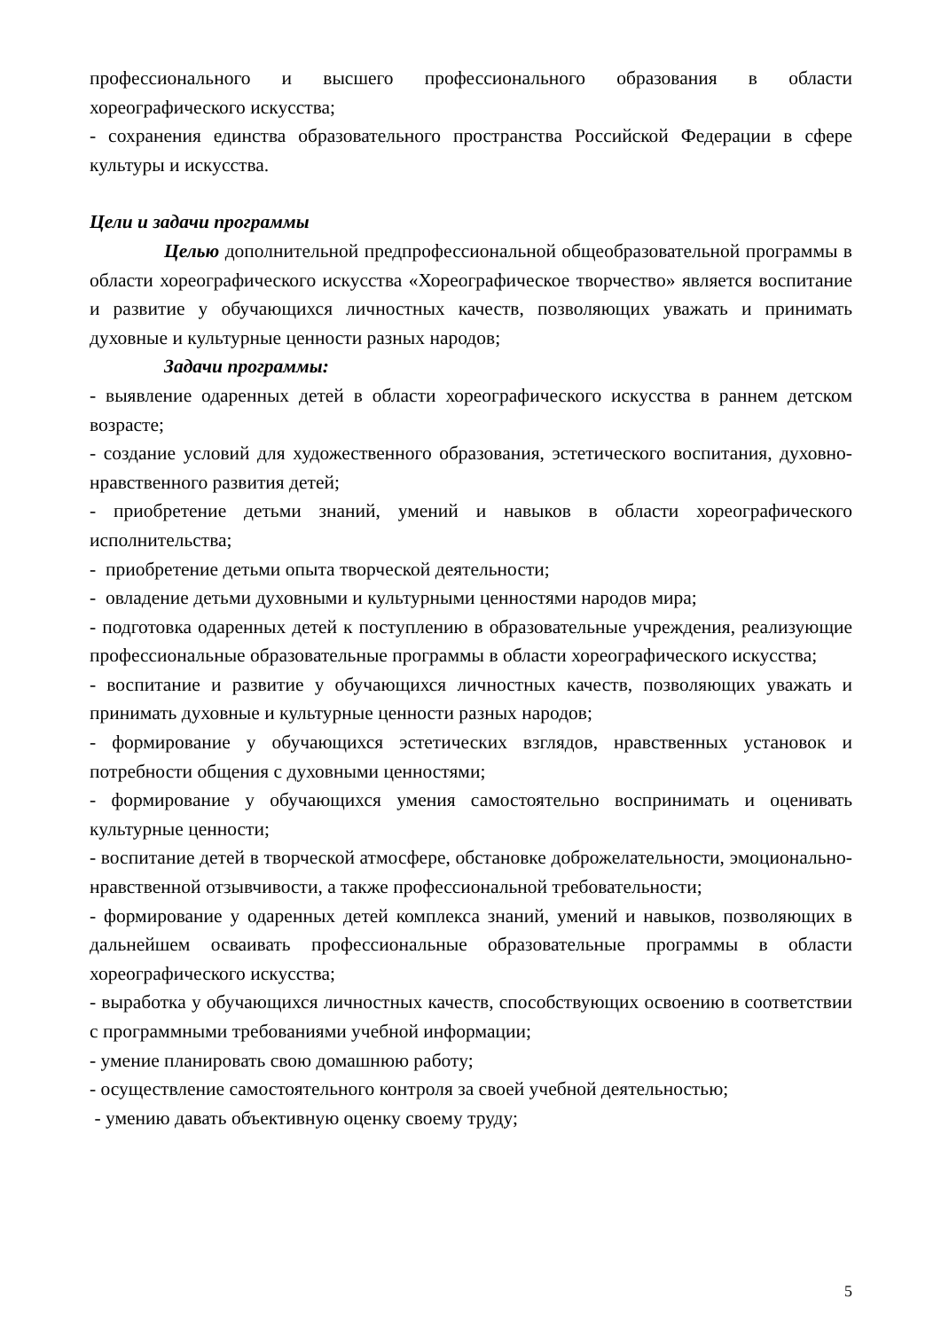профессионального и высшего профессионального образования в области хореографического искусства;
- сохранения единства образовательного пространства Российской Федерации в сфере культуры и искусства.
Цели и задачи программы
Целью дополнительной предпрофессиональной общеобразовательной программы в области хореографического искусства «Хореографическое творчество» является воспитание и развитие у обучающихся личностных качеств, позволяющих уважать и принимать духовные и культурные ценности разных народов;
Задачи программы:
- выявление одаренных детей в области хореографического искусства в раннем детском возрасте;
- создание условий для художественного образования, эстетического воспитания, духовно-нравственного развития детей;
- приобретение детьми знаний, умений и навыков в области хореографического исполнительства;
- приобретение детьми опыта творческой деятельности;
- овладение детьми духовными и культурными ценностями народов мира;
- подготовка одаренных детей к поступлению в образовательные учреждения, реализующие профессиональные образовательные программы в области хореографического искусства;
- воспитание и развитие у обучающихся личностных качеств, позволяющих уважать и принимать духовные и культурные ценности разных народов;
- формирование у обучающихся эстетических взглядов, нравственных установок и потребности общения с духовными ценностями;
- формирование у обучающихся умения самостоятельно воспринимать и оценивать культурные ценности;
- воспитание детей в творческой атмосфере, обстановке доброжелательности, эмоционально-нравственной отзывчивости, а также профессиональной требовательности;
- формирование у одаренных детей комплекса знаний, умений и навыков, позволяющих в дальнейшем осваивать профессиональные образовательные программы в области хореографического искусства;
- выработка у обучающихся личностных качеств, способствующих освоению в соответствии с программными требованиями учебной информации;
- умение планировать свою домашнюю работу;
- осуществление самостоятельного контроля за своей учебной деятельностью;
- умению давать объективную оценку своему труду;
5